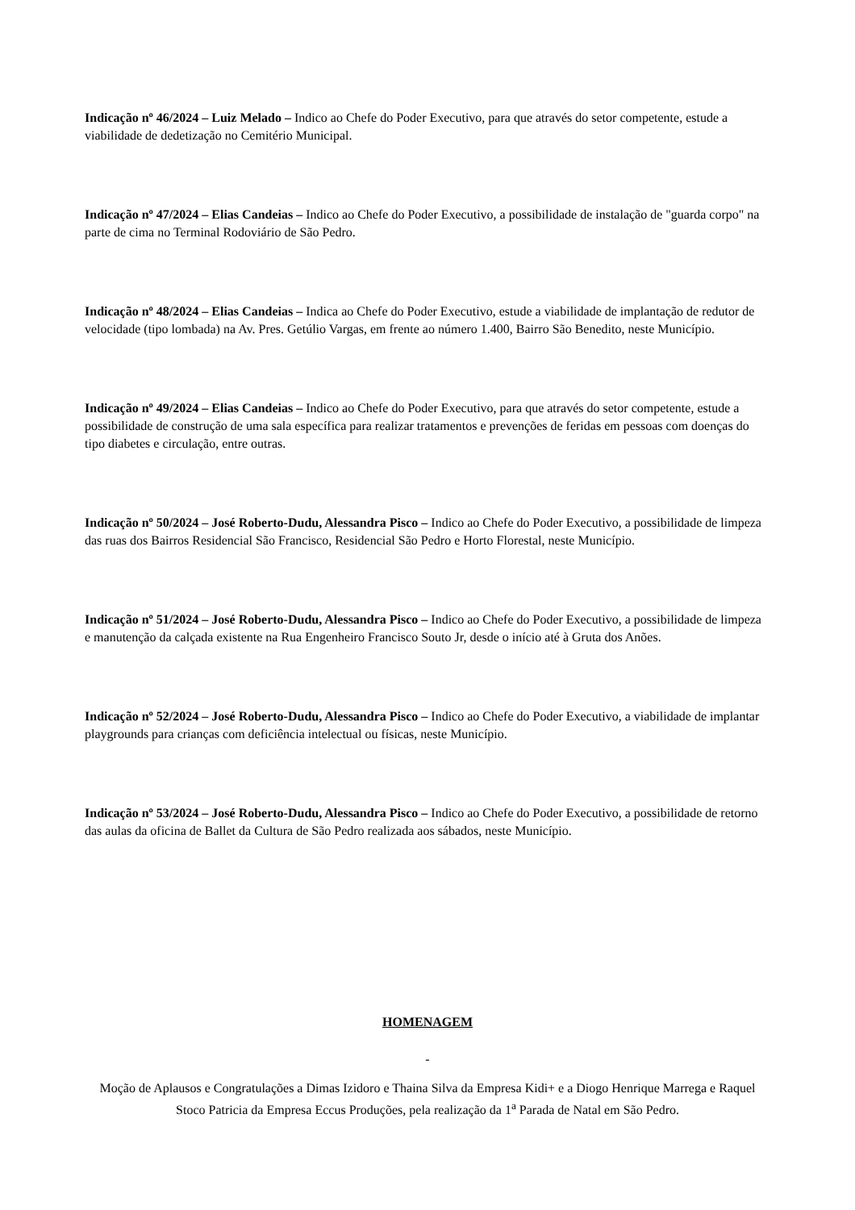Indicação nº 46/2024 – Luiz Melado – Indico ao Chefe do Poder Executivo, para que através do setor competente, estude a viabilidade de dedetização no Cemitério Municipal.
Indicação nº 47/2024 – Elias Candeias – Indico ao Chefe do Poder Executivo, a possibilidade de instalação de "guarda corpo" na parte de cima no Terminal Rodoviário de São Pedro.
Indicação nº 48/2024 – Elias Candeias – Indica ao Chefe do Poder Executivo, estude a viabilidade de implantação de redutor de velocidade (tipo lombada) na Av. Pres. Getúlio Vargas, em frente ao número 1.400, Bairro São Benedito, neste Município.
Indicação nº 49/2024 – Elias Candeias – Indico ao Chefe do Poder Executivo, para que através do setor competente, estude a possibilidade de construção de uma sala específica para realizar tratamentos e prevenções de feridas em pessoas com doenças do tipo diabetes e circulação, entre outras.
Indicação nº 50/2024 – José Roberto-Dudu, Alessandra Pisco – Indico ao Chefe do Poder Executivo, a possibilidade de limpeza das ruas dos Bairros Residencial São Francisco, Residencial São Pedro e Horto Florestal, neste Município.
Indicação nº 51/2024 – José Roberto-Dudu, Alessandra Pisco – Indico ao Chefe do Poder Executivo, a possibilidade de limpeza e manutenção da calçada existente na Rua Engenheiro Francisco Souto Jr, desde o início até à Gruta dos Anões.
Indicação nº 52/2024 – José Roberto-Dudu, Alessandra Pisco – Indico ao Chefe do Poder Executivo, a viabilidade de implantar playgrounds para crianças com deficiência intelectual ou físicas, neste Município.
Indicação nº 53/2024 – José Roberto-Dudu, Alessandra Pisco – Indico ao Chefe do Poder Executivo, a possibilidade de retorno das aulas da oficina de Ballet da Cultura de São Pedro realizada aos sábados, neste Município.
HOMENAGEM
-
Moção de Aplausos e Congratulações a Dimas Izidoro e Thaina Silva da Empresa Kidi+ e a Diogo Henrique Marrega e Raquel Stoco Patricia da Empresa Eccus Produções, pela realização da 1<sup>a</sup> Parada de Natal em São Pedro.